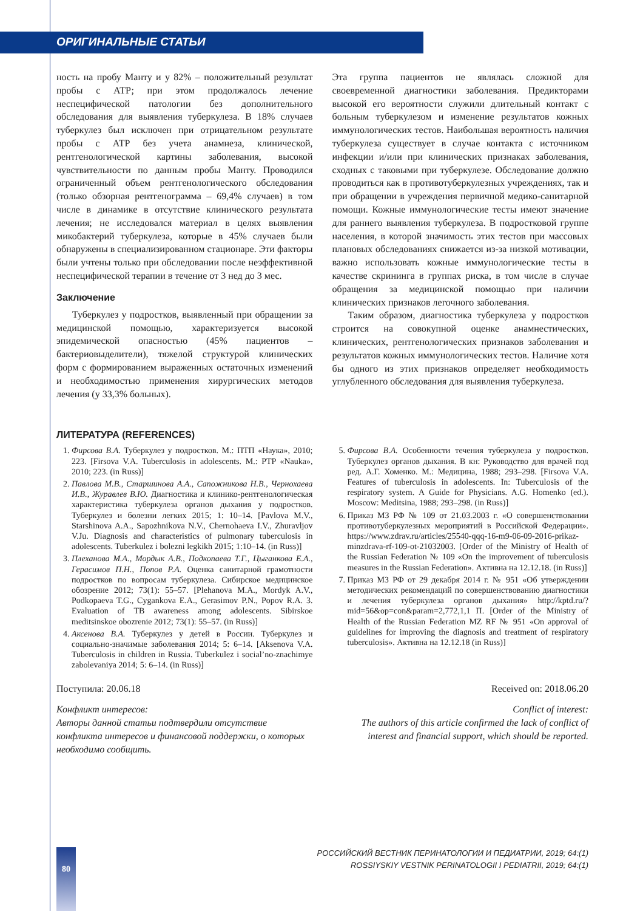ОРИГИНАЛЬНЫЕ СТАТЬИ
ность на пробу Манту и у 82% – положительный результат пробы с АТР; при этом продолжалось лечение неспецифической патологии без дополнительного обследования для выявления туберкулеза. В 18% случаев туберкулез был исключен при отрицательном результате пробы с АТР без учета анамнеза, клинической, рентгенологической картины заболевания, высокой чувствительности по данным пробы Манту. Проводился ограниченный объем рентгенологического обследования (только обзорная рентгенограмма – 69,4% случаев) в том числе в динамике в отсутствие клинического результата лечения; не исследовался материал в целях выявления микобактерий туберкулеза, которые в 45% случаев были обнаружены в специализированном стационаре. Эти факторы были учтены только при обследовании после неэффективной неспецифической терапии в течение от 3 нед до 3 мес.
Заключение
Туберкулез у подростков, выявленный при обращении за медицинской помощью, характеризуется высокой эпидемической опасностью (45% пациентов – бактериовыделители), тяжелой структурой клинических форм с формированием выраженных остаточных изменений и необходимостью применения хирургических методов лечения (у 33,3% больных).
Эта группа пациентов не являлась сложной для своевременной диагностики заболевания. Предикторами высокой его вероятности служили длительный контакт с больным туберкулезом и изменение результатов кожных иммунологических тестов. Наибольшая вероятность наличия туберкулеза существует в случае контакта с источником инфекции и/или при клинических признаках заболевания, сходных с таковыми при туберкулезе. Обследование должно проводиться как в противотуберкулезных учреждениях, так и при обращении в учреждения первичной медико-санитарной помощи. Кожные иммунологические тесты имеют значение для раннего выявления туберкулеза. В подростковой группе населения, в которой значимость этих тестов при массовых плановых обследованиях снижается из-за низкой мотивации, важно использовать кожные иммунологические тесты в качестве скрининга в группах риска, в том числе в случае обращения за медицинской помощью при наличии клинических признаков легочного заболевания.
Таким образом, диагностика туберкулеза у подростков строится на совокупной оценке анамнестических, клинических, рентгенологических признаков заболевания и результатов кожных иммунологических тестов. Наличие хотя бы одного из этих признаков определяет необходимость углубленного обследования для выявления туберкулеза.
ЛИТЕРАТУРА (REFERENCES)
1. Фирсова В.А. Туберкулез у подростков. М.: ПТП «Наука», 2010; 223. [Firsova V.A. Tuberculosis in adolescents. M.: PTP «Nauka», 2010; 223. (in Russ)]
2. Павлова М.В., Старшинова А.А., Сапожникова Н.В., Чернохаева И.В., Журавлев В.Ю. Диагностика и клинико-рентгенологическая характеристика туберкулеза органов дыхания у подростков. Туберкулез и болезни легких 2015; 1: 10–14. [Pavlova M.V., Starshinova A.A., Sapozhnikova N.V., Chernohaeva I.V., Zhuravljov V.Ju. Diagnosis and characteristics of pulmonary tuberculosis in adolescents. Tuberkulez i bolezni legkikh 2015; 1:10–14. (in Russ)]
3. Плеханова М.А., Мордык А.В., Подкопаева Т.Г., Цыганкова Е.А., Герасимов П.Н., Попов Р.А. Оценка санитарной грамотности подростков по вопросам туберкулеза. Сибирское медицинское обозрение 2012; 73(1): 55–57. [Plehanova M.A., Mordyk A.V., Podkopaeva T.G., Cygankova E.A., Gerasimov P.N., Popov R.A. 3. Evaluation of TB awareness among adolescents. Sibirskoe meditsinskoe obozrenie 2012; 73(1): 55–57. (in Russ)]
4. Аксенова В.А. Туберкулез у детей в России. Туберкулез и социально-значимые заболевания 2014; 5: 6–14. [Aksenova V.A. Tuberculosis in children in Russia. Tuberkulez i social’no-znachimye zabolevaniya 2014; 5: 6–14. (in Russ)]
5. Фирсова В.А. Особенности течения туберкулеза у подростков. Туберкулез органов дыхания. В кн: Руководство для врачей под ред. А.Г. Хоменко. М.: Медицина, 1988; 293–298. [Firsova V.A. Features of tuberculosis in adolescents. In: Tuberculosis of the respiratory system. A Guide for Physicians. A.G. Homenko (ed.). Moscow: Meditsina, 1988; 293–298. (in Russ)]
6. Приказ МЗ РФ № 109 от 21.03.2003 г. «О совершенствовании противотуберкулезных мероприятий в Российской Федерации». https://www.zdrav.ru/articles/25540-qqq-16-m9-06-09-2016-prikaz-minzdrava-rf-109-ot-21032003. [Order of the Ministry of Health of the Russian Federation № 109 «On the improvement of tuberculosis measures in the Russian Federation». Активна на 12.12.18. (in Russ)]
7. Приказ МЗ РФ от 29 декабря 2014 г. № 951 «Об утверждении методических рекомендаций по совершенствованию диагностики и лечения туберкулеза органов дыхания» http://kptd.ru/?mid=56&op=con&param=2,772,1,1 П. [Order of the Ministry of Health of the Russian Federation MZ RF № 951 «On approval of guidelines for improving the diagnosis and treatment of respiratory tuberculosis». Активна на 12.12.18 (in Russ)]
Поступила: 20.06.18 Received on: 2018.06.20
Конфликт интересов:
Авторы данной статьи подтвердили отсутствие конфликта интересов и финансовой поддержки, о которых необходимо сообщить.
Conflict of interest:
The authors of this article confirmed the lack of conflict of interest and financial support, which should be reported.
80
РОССИЙСКИЙ ВЕСТНИК ПЕРИНАТОЛОГИИ И ПЕДИАТРИИ, 2019; 64:(1)
ROSSIYSKIY VESTNIK PERINATOLOGII I PEDIATRII, 2019; 64:(1)